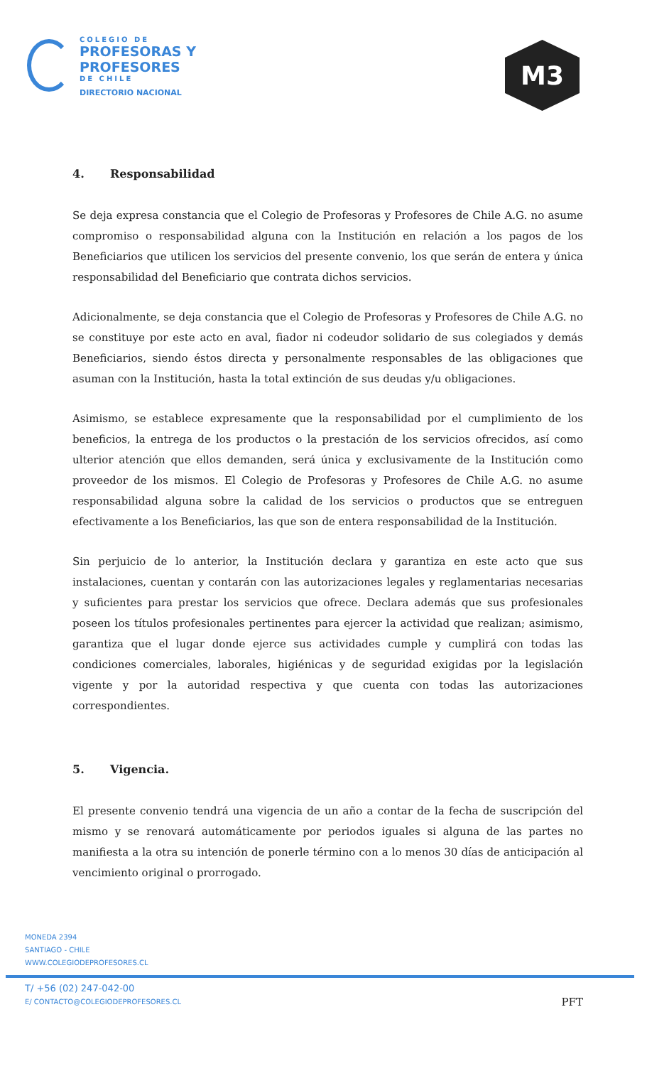COLEGIO DE
PROFESORAS Y
PROFESORES
DE CHILE
DIRECTORIO NACIONAL
M3
4. Responsabilidad
Se deja expresa constancia que el Colegio de Profesoras y Profesores de Chile A.G. no asume compromiso o responsabilidad alguna con la Institución en relación a los pagos de los Beneficiarios que utilicen los servicios del presente convenio, los que serán de entera y única responsabilidad del Beneficiario que contrata dichos servicios.
Adicionalmente, se deja constancia que el Colegio de Profesoras y Profesores de Chile A.G. no se constituye por este acto en aval, fiador ni codeudor solidario de sus colegiados y demás Beneficiarios, siendo éstos directa y personalmente responsables de las obligaciones que asuman con la Institución, hasta la total extinción de sus deudas y/u obligaciones.
Asimismo, se establece expresamente que la responsabilidad por el cumplimiento de los beneficios, la entrega de los productos o la prestación de los servicios ofrecidos, así como ulterior atención que ellos demanden, será única y exclusivamente de la Institución como proveedor de los mismos. El Colegio de Profesoras y Profesores de Chile A.G. no asume responsabilidad alguna sobre la calidad de los servicios o productos que se entreguen efectivamente a los Beneficiarios, las que son de entera responsabilidad de la Institución.
Sin perjuicio de lo anterior, la Institución declara y garantiza en este acto que sus instalaciones, cuentan y contarán con las autorizaciones legales y reglamentarias necesarias y suficientes para prestar los servicios que ofrece. Declara además que sus profesionales poseen los títulos profesionales pertinentes para ejercer la actividad que realizan; asimismo, garantiza que el lugar donde ejerce sus actividades cumple y cumplirá con todas las condiciones comerciales, laborales, higiénicas y de seguridad exigidas por la legislación vigente y por la autoridad respectiva y que cuenta con todas las autorizaciones correspondientes.
5. Vigencia.
El presente convenio tendrá una vigencia de un año a contar de la fecha de suscripción del mismo y se renovará automáticamente por periodos iguales si alguna de las partes no manifiesta a la otra su intención de ponerle término con a lo menos 30 días de anticipación al vencimiento original o prorrogado.
MONEDA 2394
SANTIAGO - CHILE
WWW.COLEGIODEPROFESORES.CL
T/ +56 (02) 247-042-00
E/ CONTACTO@COLEGIODEPROFESORES.CL
PFT